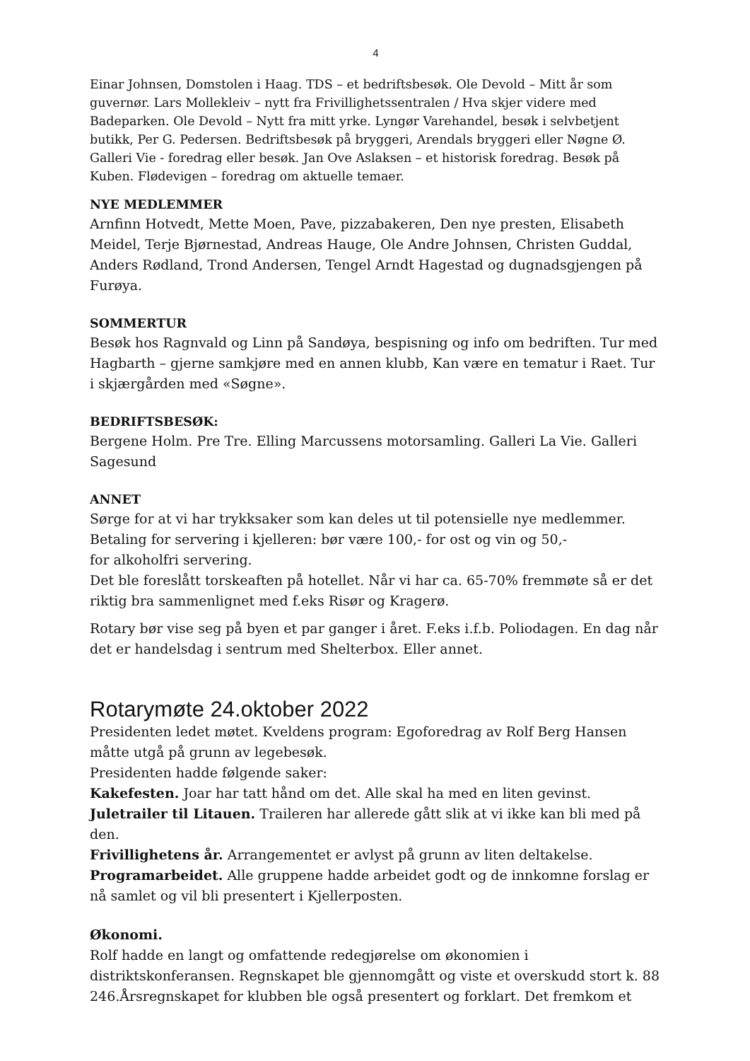4
Einar Johnsen, Domstolen i Haag. TDS – et bedriftsbesøk. Ole Devold – Mitt år som guvernør. Lars Mollekleiv – nytt fra Frivillighetssentralen / Hva skjer videre med Badeparken. Ole Devold – Nytt fra mitt yrke. Lyngør Varehandel, besøk i selvbetjent butikk, Per G. Pedersen. Bedriftsbesøk på bryggeri, Arendals bryggeri eller Nøgne Ø. Galleri Vie - foredrag eller besøk. Jan Ove Aslaksen – et historisk foredrag. Besøk på Kuben. Flødevigen – foredrag om aktuelle temaer.
NYE MEDLEMMER
Arnfinn Hotvedt, Mette Moen, Pave, pizzabakeren, Den nye presten, Elisabeth Meidel, Terje Bjørnestad, Andreas Hauge, Ole Andre Johnsen, Christen Guddal, Anders Rødland, Trond Andersen, Tengel Arndt Hagestad og dugnadsgjengen på Furøya.
SOMMERTUR
Besøk hos Ragnvald og Linn på Sandøya, bespisning og info om bedriften. Tur med Hagbarth – gjerne samkjøre med en annen klubb, Kan være en tematur i Raet. Tur i skjærgården med «Søgne».
BEDRIFTSBESØK:
Bergene Holm. Pre Tre. Elling Marcussens motorsamling. Galleri La Vie. Galleri Sagesund
ANNET
Sørge for at vi har trykksaker som kan deles ut til potensielle nye medlemmer.
Betaling for servering i kjelleren: bør være 100,- for ost og vin og 50,-
for alkoholfri servering.
Det ble foreslått torskeaften på hotellet. Når vi har ca. 65-70% fremmøte så er det riktig bra sammenlignet med f.eks Risør og Kragerø.
Rotary bør vise seg på byen et par ganger i året. F.eks i.f.b. Poliodagen. En dag når det er handelsdag i sentrum med Shelterbox. Eller annet.
Rotarymøte 24.oktober 2022
Presidenten ledet møtet. Kveldens program: Egoforedrag av Rolf Berg Hansen måtte utgå på grunn av legebesøk.
Presidenten hadde følgende saker:
Kakefesten. Joar har tatt hånd om det. Alle skal ha med en liten gevinst.
Juletrailer til Litauen. Traileren har allerede gått slik at vi ikke kan bli med på den.
Frivillighetens år. Arrangementet er avlyst på grunn av liten deltakelse.
Programarbeidet. Alle gruppene hadde arbeidet godt og de innkomne forslag er nå samlet og vil bli presentert i Kjellerposten.
Økonomi.
Rolf hadde en langt og omfattende redegjørelse om økonomien i distriktskonferansen. Regnskapet ble gjennomgått og viste et overskudd stort k. 88 246.Årsregnskapet for klubben ble også presentert og forklart. Det fremkom et